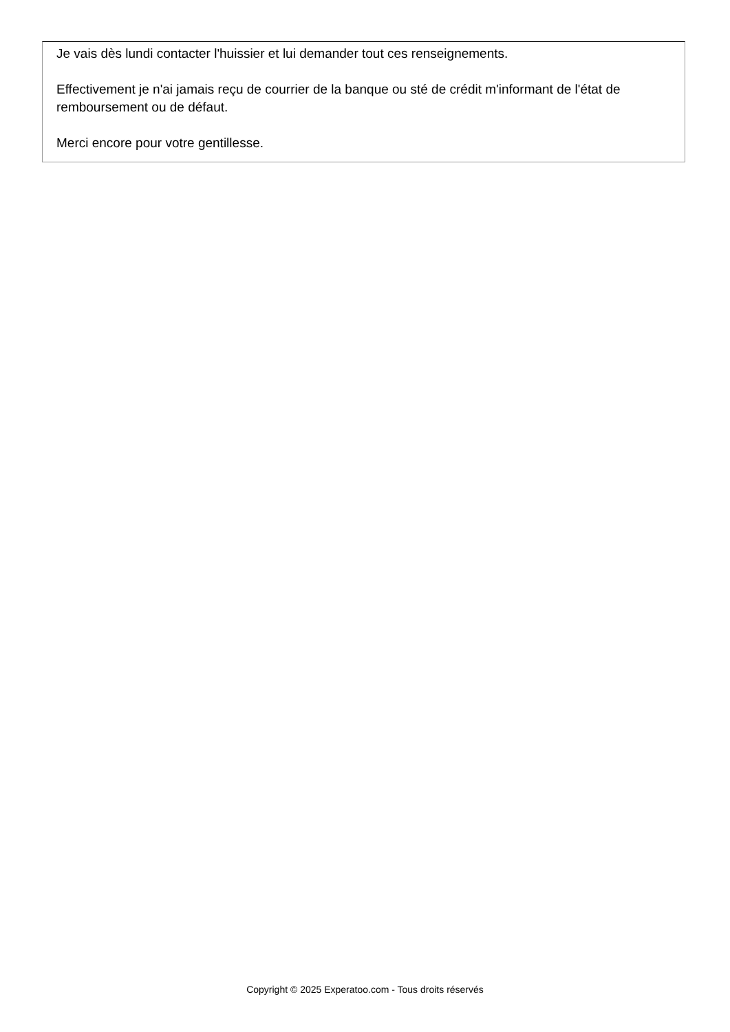Je vais dès lundi contacter l'huissier et lui demander tout ces renseignements.
Effectivement je n'ai jamais reçu de courrier de la banque ou sté de crédit m'informant de l'état de remboursement ou de défaut.
Merci encore pour votre gentillesse.
Copyright © 2025 Experatoo.com - Tous droits réservés